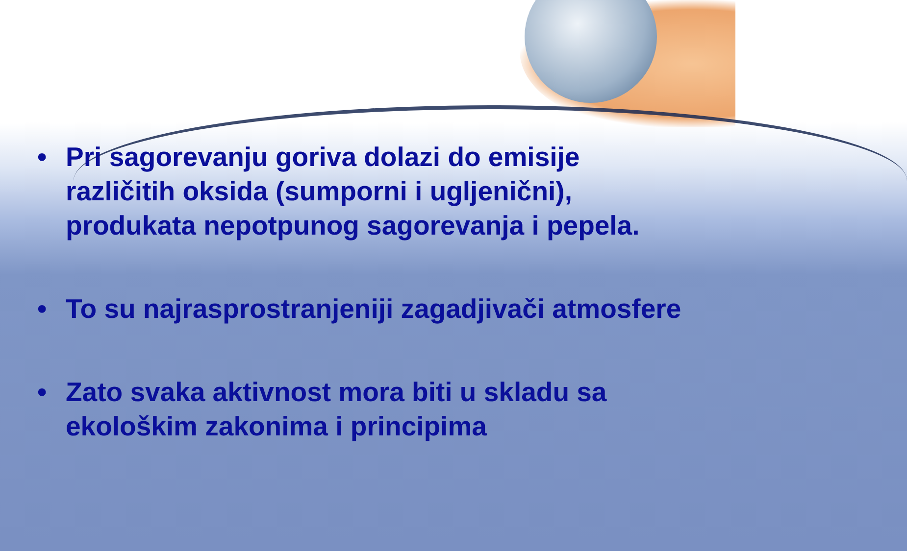• Pri sagorevanju goriva dolazi do emisije različitih oksida (sumporni i ugljenični), produkata nepotpunog sagorevanja i pepela.
• To su najrasprostranjeniji zagadjivači atmosfere
• Zato svaka aktivnost mora biti u skladu sa ekološkim zakonima i principima